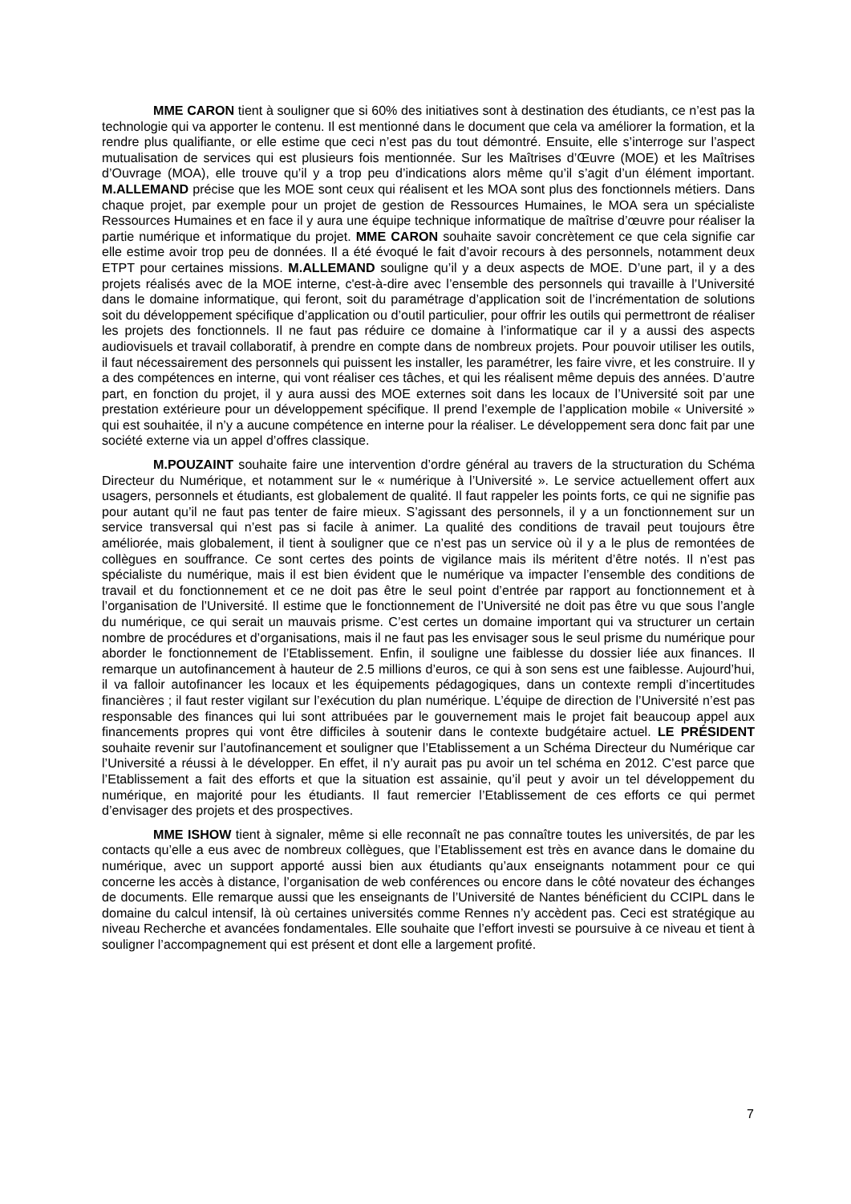MME CARON tient à souligner que si 60% des initiatives sont à destination des étudiants, ce n’est pas la technologie qui va apporter le contenu. Il est mentionné dans le document que cela va améliorer la formation, et la rendre plus qualifiante, or elle estime que ceci n’est pas du tout démontré. Ensuite, elle s’interroge sur l’aspect mutualisation de services qui est plusieurs fois mentionnée. Sur les Maîtrises d’Œuvre (MOE) et les Maîtrises d’Ouvrage (MOA), elle trouve qu’il y a trop peu d’indications alors même qu’il s’agit d’un élément important. M.ALLEMAND précise que les MOE sont ceux qui réalisent et les MOA sont plus des fonctionnels métiers. Dans chaque projet, par exemple pour un projet de gestion de Ressources Humaines, le MOA sera un spécialiste Ressources Humaines et en face il y aura une équipe technique informatique de maîtrise d’œuvre pour réaliser la partie numérique et informatique du projet. MME CARON souhaite savoir concrètement ce que cela signifie car elle estime avoir trop peu de données. Il a été évoqué le fait d’avoir recours à des personnels, notamment deux ETPT pour certaines missions. M.ALLEMAND souligne qu’il y a deux aspects de MOE. D’une part, il y a des projets réalisés avec de la MOE interne, c'est-à-dire avec l’ensemble des personnels qui travaille à l’Université dans le domaine informatique, qui feront, soit du paramétrage d’application soit de l’incrémentation de solutions soit du développement spécifique d’application ou d’outil particulier, pour offrir les outils qui permettront de réaliser les projets des fonctionnels. Il ne faut pas réduire ce domaine à l’informatique car il y a aussi des aspects audiovisuels et travail collaboratif, à prendre en compte dans de nombreux projets. Pour pouvoir utiliser les outils, il faut nécessairement des personnels qui puissent les installer, les paramétrer, les faire vivre, et les construire. Il y a des compétences en interne, qui vont réaliser ces tâches, et qui les réalisent même depuis des années. D’autre part, en fonction du projet, il y aura aussi des MOE externes soit dans les locaux de l’Université soit par une prestation extérieure pour un développement spécifique. Il prend l’exemple de l’application mobile « Université » qui est souhaitée, il n’y a aucune compétence en interne pour la réaliser. Le développement sera donc fait par une société externe via un appel d’offres classique.
M.POUZAINT souhaite faire une intervention d’ordre général au travers de la structuration du Schéma Directeur du Numérique, et notamment sur le « numérique à l’Université ». Le service actuellement offert aux usagers, personnels et étudiants, est globalement de qualité. Il faut rappeler les points forts, ce qui ne signifie pas pour autant qu’il ne faut pas tenter de faire mieux. S’agissant des personnels, il y a un fonctionnement sur un service transversal qui n’est pas si facile à animer. La qualité des conditions de travail peut toujours être améliorée, mais globalement, il tient à souligner que ce n’est pas un service où il y a le plus de remontées de collègues en souffrance. Ce sont certes des points de vigilance mais ils méritent d’être notés. Il n’est pas spécialiste du numérique, mais il est bien évident que le numérique va impacter l’ensemble des conditions de travail et du fonctionnement et ce ne doit pas être le seul point d’entrée par rapport au fonctionnement et à l’organisation de l’Université. Il estime que le fonctionnement de l’Université ne doit pas être vu que sous l’angle du numérique, ce qui serait un mauvais prisme. C’est certes un domaine important qui va structurer un certain nombre de procédures et d’organisations, mais il ne faut pas les envisager sous le seul prisme du numérique pour aborder le fonctionnement de l’Etablissement. Enfin, il souligne une faiblesse du dossier liée aux finances. Il remarque un autofinancement à hauteur de 2.5 millions d’euros, ce qui à son sens est une faiblesse. Aujourd’hui, il va falloir autofinancer les locaux et les équipements pédagogiques, dans un contexte rempli d’incertitudes financières ; il faut rester vigilant sur l’exécution du plan numérique. L’équipe de direction de l’Université n’est pas responsable des finances qui lui sont attribuées par le gouvernement mais le projet fait beaucoup appel aux financements propres qui vont être difficiles à soutenir dans le contexte budgétaire actuel. LE PRÉSIDENT souhaite revenir sur l’autofinancement et souligner que l’Etablissement a un Schéma Directeur du Numérique car l’Université a réussi à le développer. En effet, il n’y aurait pas pu avoir un tel schéma en 2012. C’est parce que l’Etablissement a fait des efforts et que la situation est assainie, qu’il peut y avoir un tel développement du numérique, en majorité pour les étudiants. Il faut remercier l’Etablissement de ces efforts ce qui permet d’envisager des projets et des prospectives.
MME ISHOW tient à signaler, même si elle reconnaît ne pas connaître toutes les universités, de par les contacts qu’elle a eus avec de nombreux collègues, que l’Etablissement est très en avance dans le domaine du numérique, avec un support apporté aussi bien aux étudiants qu’aux enseignants notamment pour ce qui concerne les accès à distance, l’organisation de web conférences ou encore dans le côté novateur des échanges de documents. Elle remarque aussi que les enseignants de l’Université de Nantes bénéficient du CCIPL dans le domaine du calcul intensif, là où certaines universités comme Rennes n’y accèdent pas. Ceci est stratégique au niveau Recherche et avancées fondamentales. Elle souhaite que l’effort investi se poursuive à ce niveau et tient à souligner l’accompagnement qui est présent et dont elle a largement profité.
7